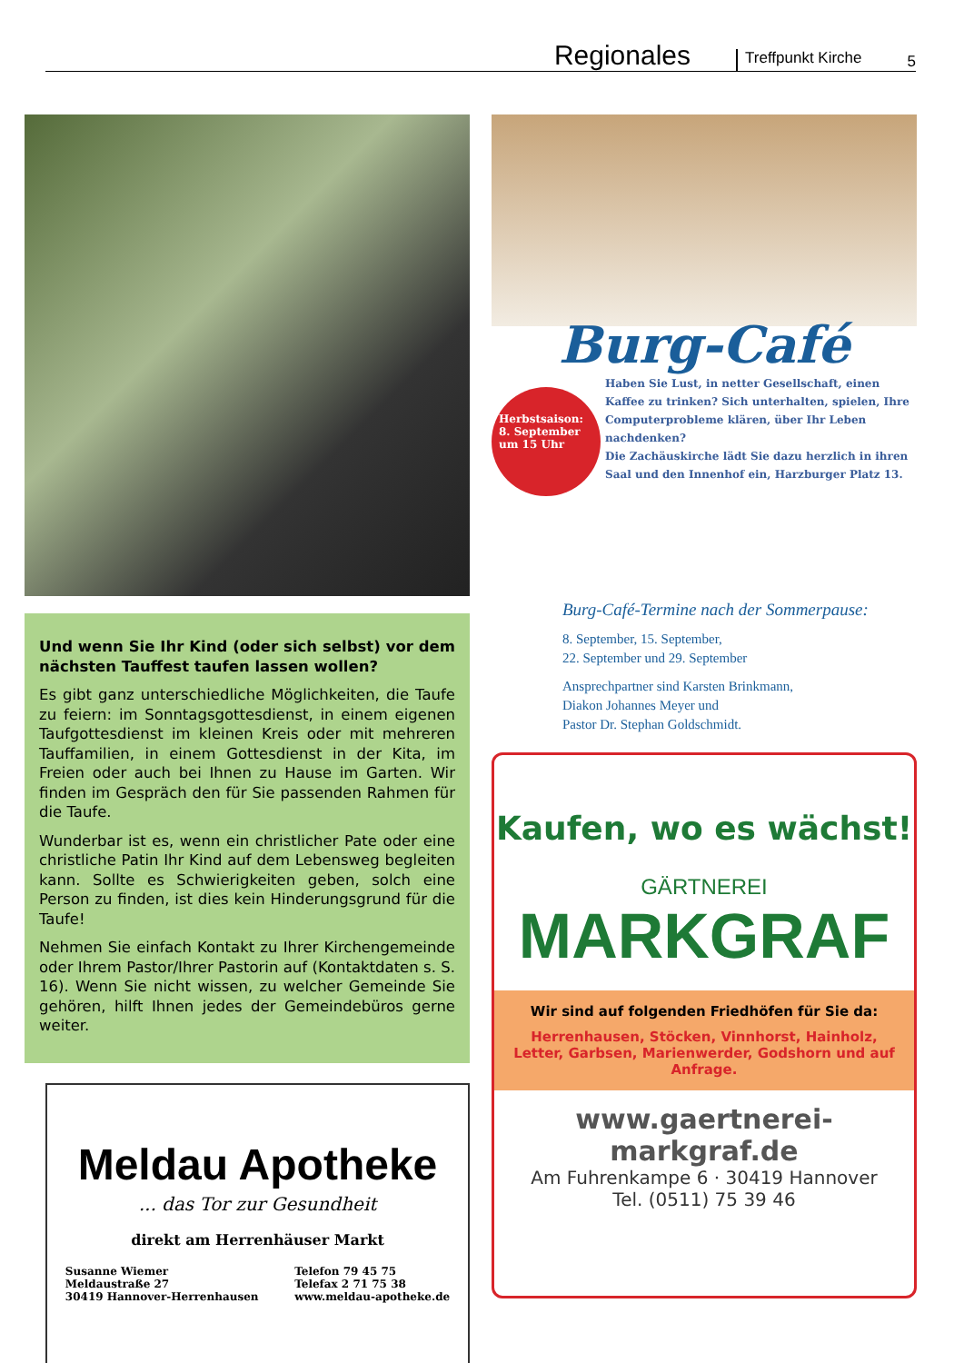Regionales Treffpunkt Kirche 5
Und wenn Sie Ihr Kind (oder sich selbst) vor dem nächsten Tauffest taufen lassen wollen?
Es gibt ganz unterschiedliche Möglichkeiten, die Taufe zu feiern: im Sonntagsgottesdienst, in einem eigenen Taufgottesdienst im kleinen Kreis oder mit mehreren Tauffamilien, in einem Gottesdienst in der Kita, im Freien oder auch bei Ihnen zu Hause im Garten. Wir finden im Gespräch den für Sie passenden Rahmen für die Taufe.
Wunderbar ist es, wenn ein christlicher Pate oder eine christliche Patin Ihr Kind auf dem Lebensweg begleiten kann. Sollte es Schwierigkeiten geben, solch eine Person zu finden, ist dies kein Hinderungsgrund für die Taufe!
Nehmen Sie einfach Kontakt zu Ihrer Kirchengemeinde oder Ihrem Pastor/Ihrer Pastorin auf (Kontaktdaten s. S. 16). Wenn Sie nicht wissen, zu welcher Gemeinde Sie gehören, hilft Ihnen jedes der Gemeindebüros gerne weiter.
Meldau Apotheke
... das Tor zur Gesundheit
direkt am Herrenhäuser Markt
Susanne Wiemer
Meldaustraße 27
30419 Hannover-Herrenhausen
Telefon 79 45 75
Telefax 2 71 75 38
www.meldau-apotheke.de
Burg-Café
Herbstsaison: 8. September um 15 Uhr
Haben Sie Lust, in netter Gesellschaft, einen Kaffee zu trinken? Sich unterhalten, spielen, Ihre Computerprobleme klären, über Ihr Leben nachdenken?
Die Zachäuskirche lädt Sie dazu herzlich in ihren Saal und den Innenhof ein, Harzburger Platz 13.
Burg-Café-Termine nach der Sommerpause:
8. September, 15. September,
22. September und 29. September
Ansprechpartner sind Karsten Brinkmann,
Diakon Johannes Meyer und
Pastor Dr. Stephan Goldschmidt.
Kaufen, wo es wächst!
GÄRTNEREI
MARKGRAF
Wir sind auf folgenden Friedhöfen für Sie da:
Herrenhausen, Stöcken, Vinnhorst, Hainholz, Letter, Garbsen, Marienwerder, Godshorn und auf Anfrage.
www.gaertnerei-markgraf.de
Am Fuhrenkampe 6 · 30419 Hannover
Tel. (0511) 75 39 46